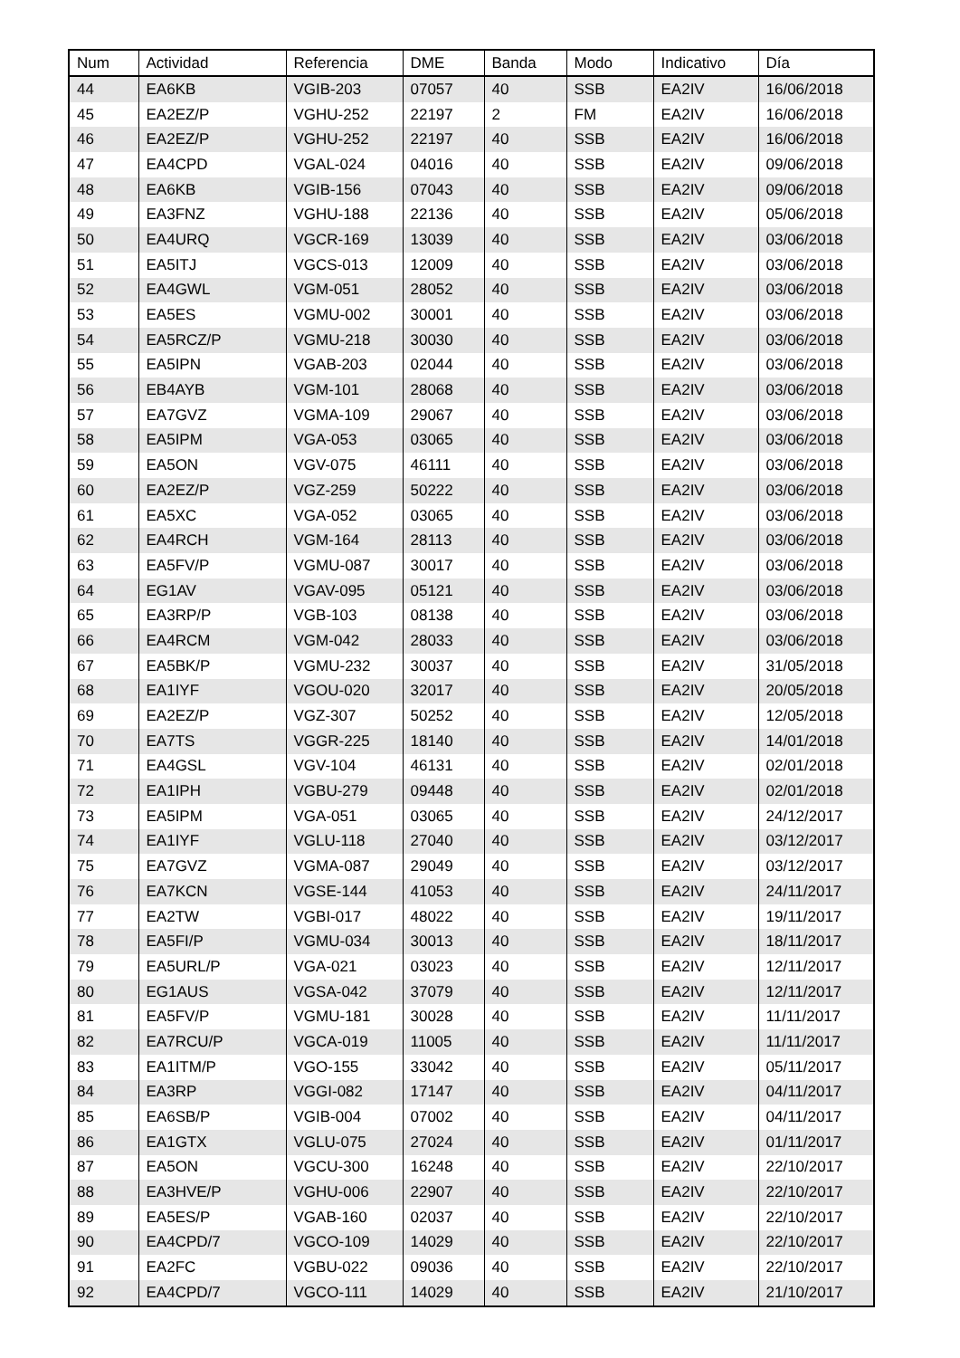| Num | Actividad | Referencia | DME | Banda | Modo | Indicativo | Día |
| --- | --- | --- | --- | --- | --- | --- | --- |
| 44 | EA6KB | VGIB-203 | 07057 | 40 | SSB | EA2IV | 16/06/2018 |
| 45 | EA2EZ/P | VGHU-252 | 22197 | 2 | FM | EA2IV | 16/06/2018 |
| 46 | EA2EZ/P | VGHU-252 | 22197 | 40 | SSB | EA2IV | 16/06/2018 |
| 47 | EA4CPD | VGAL-024 | 04016 | 40 | SSB | EA2IV | 09/06/2018 |
| 48 | EA6KB | VGIB-156 | 07043 | 40 | SSB | EA2IV | 09/06/2018 |
| 49 | EA3FNZ | VGHU-188 | 22136 | 40 | SSB | EA2IV | 05/06/2018 |
| 50 | EA4URQ | VGCR-169 | 13039 | 40 | SSB | EA2IV | 03/06/2018 |
| 51 | EA5ITJ | VGCS-013 | 12009 | 40 | SSB | EA2IV | 03/06/2018 |
| 52 | EA4GWL | VGM-051 | 28052 | 40 | SSB | EA2IV | 03/06/2018 |
| 53 | EA5ES | VGMU-002 | 30001 | 40 | SSB | EA2IV | 03/06/2018 |
| 54 | EA5RCZ/P | VGMU-218 | 30030 | 40 | SSB | EA2IV | 03/06/2018 |
| 55 | EA5IPN | VGAB-203 | 02044 | 40 | SSB | EA2IV | 03/06/2018 |
| 56 | EB4AYB | VGM-101 | 28068 | 40 | SSB | EA2IV | 03/06/2018 |
| 57 | EA7GVZ | VGMA-109 | 29067 | 40 | SSB | EA2IV | 03/06/2018 |
| 58 | EA5IPM | VGA-053 | 03065 | 40 | SSB | EA2IV | 03/06/2018 |
| 59 | EA5ON | VGV-075 | 46111 | 40 | SSB | EA2IV | 03/06/2018 |
| 60 | EA2EZ/P | VGZ-259 | 50222 | 40 | SSB | EA2IV | 03/06/2018 |
| 61 | EA5XC | VGA-052 | 03065 | 40 | SSB | EA2IV | 03/06/2018 |
| 62 | EA4RCH | VGM-164 | 28113 | 40 | SSB | EA2IV | 03/06/2018 |
| 63 | EA5FV/P | VGMU-087 | 30017 | 40 | SSB | EA2IV | 03/06/2018 |
| 64 | EG1AV | VGAV-095 | 05121 | 40 | SSB | EA2IV | 03/06/2018 |
| 65 | EA3RP/P | VGB-103 | 08138 | 40 | SSB | EA2IV | 03/06/2018 |
| 66 | EA4RCM | VGM-042 | 28033 | 40 | SSB | EA2IV | 03/06/2018 |
| 67 | EA5BK/P | VGMU-232 | 30037 | 40 | SSB | EA2IV | 31/05/2018 |
| 68 | EA1IYF | VGOU-020 | 32017 | 40 | SSB | EA2IV | 20/05/2018 |
| 69 | EA2EZ/P | VGZ-307 | 50252 | 40 | SSB | EA2IV | 12/05/2018 |
| 70 | EA7TS | VGGR-225 | 18140 | 40 | SSB | EA2IV | 14/01/2018 |
| 71 | EA4GSL | VGV-104 | 46131 | 40 | SSB | EA2IV | 02/01/2018 |
| 72 | EA1IPH | VGBU-279 | 09448 | 40 | SSB | EA2IV | 02/01/2018 |
| 73 | EA5IPM | VGA-051 | 03065 | 40 | SSB | EA2IV | 24/12/2017 |
| 74 | EA1IYF | VGLU-118 | 27040 | 40 | SSB | EA2IV | 03/12/2017 |
| 75 | EA7GVZ | VGMA-087 | 29049 | 40 | SSB | EA2IV | 03/12/2017 |
| 76 | EA7KCN | VGSE-144 | 41053 | 40 | SSB | EA2IV | 24/11/2017 |
| 77 | EA2TW | VGBI-017 | 48022 | 40 | SSB | EA2IV | 19/11/2017 |
| 78 | EA5FI/P | VGMU-034 | 30013 | 40 | SSB | EA2IV | 18/11/2017 |
| 79 | EA5URL/P | VGA-021 | 03023 | 40 | SSB | EA2IV | 12/11/2017 |
| 80 | EG1AUS | VGSA-042 | 37079 | 40 | SSB | EA2IV | 12/11/2017 |
| 81 | EA5FV/P | VGMU-181 | 30028 | 40 | SSB | EA2IV | 11/11/2017 |
| 82 | EA7RCU/P | VGCA-019 | 11005 | 40 | SSB | EA2IV | 11/11/2017 |
| 83 | EA1ITM/P | VGO-155 | 33042 | 40 | SSB | EA2IV | 05/11/2017 |
| 84 | EA3RP | VGGI-082 | 17147 | 40 | SSB | EA2IV | 04/11/2017 |
| 85 | EA6SB/P | VGIB-004 | 07002 | 40 | SSB | EA2IV | 04/11/2017 |
| 86 | EA1GTX | VGLU-075 | 27024 | 40 | SSB | EA2IV | 01/11/2017 |
| 87 | EA5ON | VGCU-300 | 16248 | 40 | SSB | EA2IV | 22/10/2017 |
| 88 | EA3HVE/P | VGHU-006 | 22907 | 40 | SSB | EA2IV | 22/10/2017 |
| 89 | EA5ES/P | VGAB-160 | 02037 | 40 | SSB | EA2IV | 22/10/2017 |
| 90 | EA4CPD/7 | VGCO-109 | 14029 | 40 | SSB | EA2IV | 22/10/2017 |
| 91 | EA2FC | VGBU-022 | 09036 | 40 | SSB | EA2IV | 22/10/2017 |
| 92 | EA4CPD/7 | VGCO-111 | 14029 | 40 | SSB | EA2IV | 21/10/2017 |